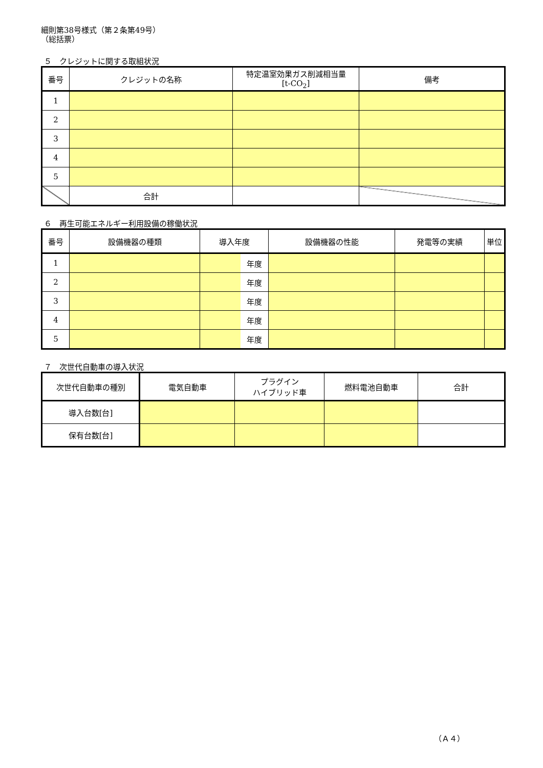細則第38号様式（第２条第49号）
（総括票）
５　クレジットに関する取組状況
| 番号 | クレジットの名称 | 特定温室効果ガス削減相当量 [t-CO<sub>2</sub>] | 備考 |
| --- | --- | --- | --- |
| 1 | | | |
| 2 | | | |
| 3 | | | |
| 4 | | | |
| 5 | | | |
| | 合計 | | |
６　再生可能エネルギー利用設備の稼働状況
| 番号 | 設備機器の種類 | 導入年度 | | 設備機器の性能 | 発電等の実績 | 単位 |
| --- | --- | --- | --- | --- | --- | --- |
| 1 | | | 年度 | | | |
| 2 | | | 年度 | | | |
| 3 | | | 年度 | | | |
| 4 | | | 年度 | | | |
| 5 | | | 年度 | | | |
７　次世代自動車の導入状況
| 次世代自動車の種別 | 電気自動車 | プラグイン ハイブリッド車 | 燃料電池自動車 | 合計 |
| --- | --- | --- | --- | --- |
| 導入台数[台] | | | | |
| 保有台数[台] | | | | |
（Ａ４）